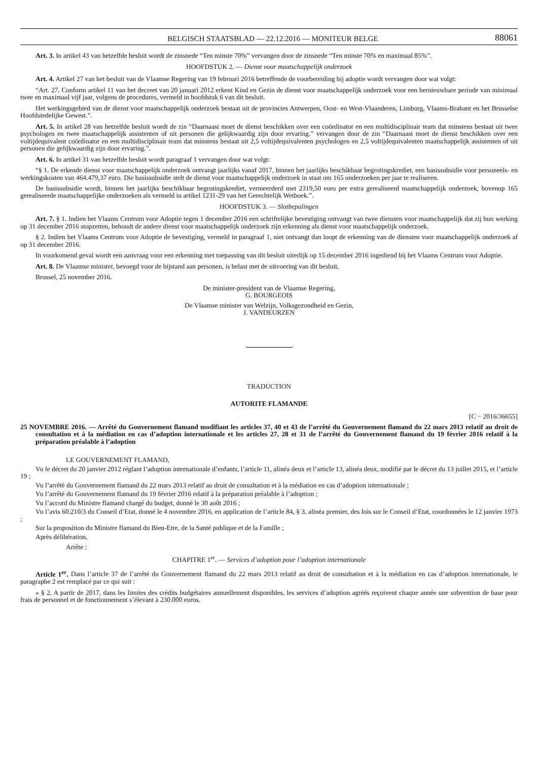BELGISCH STAATSBLAD — 22.12.2016 — MONITEUR BELGE 88061
Art. 3. In artikel 43 van hetzelfde besluit wordt de zinsnede “Ten minste 70%” vervangen door de zinsnede “Ten minste 70% en maximaal 85%”.
HOOFDSTUK 2. — Dienst voor maatschappelijk onderzoek
Art. 4. Artikel 27 van het besluit van de Vlaamse Regering van 19 februari 2016 betreffende de voorbereiding bij adoptie wordt vervangen door wat volgt:
“Art. 27. Conform artikel 11 van het decreet van 20 januari 2012 erkent Kind en Gezin de dienst voor maatschappelijk onderzoek voor een hernieuwbare periode van minimaal twee en maximaal vijf jaar, volgens de procedures, vermeld in hoofdstuk 6 van dit besluit.
Het werkingsgebied van de dienst voor maatschappelijk onderzoek bestaat uit de provincies Antwerpen, Oost- en West-Vlaanderen, Limburg, Vlaams-Brabant en het Brusselse Hoofdstedelijke Gewest.”.
Art. 5. In artikel 28 van hetzelfde besluit wordt de zin “Daarnaast moet de dienst beschikken over een coördinator en een multidisciplinair team dat minstens bestaat uit twee psychologen en twee maatschappelijk assistenten of uit personen die gelijkwaardig zijn door ervaring.” vervangen door de zin “Daarnaast moet de dienst beschikken over een voltijdequivalent coördinator en een multidisciplinair team dat minstens bestaat uit 2,5 voltijdequivalenten psychologen en 2,5 voltijdequivalenten maatschappelijk assistenten of uit personen die gelijkwaardig zijn door ervaring.”.
Art. 6. In artikel 31 van hetzelfde besluit wordt paragraaf 1 vervangen door wat volgt:
“§ 1. De erkende dienst voor maatschappelijk onderzoek ontvangt jaarlijks vanaf 2017, binnen het jaarlijks beschikbaar begrotingskrediet, een basissubsidie voor personeels- en werkingskosten van 464.479,37 euro. Die basissubsidie stelt de dienst voor maatschappelijk onderzoek in staat om 165 onderzoeken per jaar te realiseren.
De basissubsidie wordt, binnen het jaarlijks beschikbaar begrotingskrediet, vermeerderd met 2319,50 euro per extra gerealiseerd maatschappelijk onderzoek, bovenop 165 gerealiseerde maatschappelijke onderzoeken als vermeld in artikel 1231-29 van het Gerechtelijk Wetboek.”.
HOOFDSTUK 3. — Slotbepalingen
Art. 7. § 1. Indien het Vlaams Centrum voor Adoptie tegen 1 december 2016 een schriftelijke bevestiging ontvangt van twee diensten voor maatschappelijk dat zij hun werking op 31 december 2016 stopzetten, behoudt de andere dienst voor maatschappelijk onderzoek zijn erkenning als dienst voor maatschappelijk onderzoek.
§ 2. Indien het Vlaams Centrum voor Adoptie de bevestiging, vermeld in paragraaf 1, niet ontvangt dan loopt de erkenning van de diensten voor maatschappelijk onderzoek af op 31 december 2016.
In voorkomend geval wordt een aanvraag voor een erkenning met toepassing van dit besluit uiterlijk op 15 december 2016 ingediend bij het Vlaams Centrum voor Adoptie.
Art. 8. De Vlaamse minister, bevoegd voor de bijstand aan personen, is belast met de uitvoering van dit besluit.
Brussel, 25 november 2016.
De minister-president van de Vlaamse Regering,
G. BOURGEOIS
De Vlaamse minister van Welzijn, Volksgezondheid en Gezin,
J. VANDEURZEN
TRADUCTION
AUTORITE FLAMANDE
[C − 2016/36655]
25 NOVEMBRE 2016. — Arrêté du Gouvernement flamand modifiant les articles 37, 40 et 43 de l’arrêté du Gouvernement flamand du 22 mars 2013 relatif au droit de consultation et à la médiation en cas d’adoption internationale et les articles 27, 28 et 31 de l’arrêté du Gouvernement flamand du 19 février 2016 relatif à la préparation préalable à l’adoption
LE GOUVERNEMENT FLAMAND,
Vu le décret du 20 janvier 2012 réglant l’adoption internationale d’enfants, l’article 11, alinéa deux et l’article 13, alinéa deux, modifié par le décret du 13 juillet 2015, et l’article 19 ;
Vu l’arrêté du Gouvernement flamand du 22 mars 2013 relatif au droit de consultation et à la médiation en cas d’adoption internationale ;
Vu l’arrêté du Gouvernement flamand du 19 février 2016 relatif à la préparation préalable à l’adoption ;
Vu l’accord du Ministre flamand chargé du budget, donné le 30 août 2016 ;
Vu l’avis 60.210/3 du Conseil d’Etat, donné le 4 novembre 2016, en application de l’article 84, § 3, alinéa premier, des lois sur le Conseil d’Etat, coordonnées le 12 janvier 1973 ;
Sur la proposition du Ministre flamand du Bien-Etre, de la Santé publique et de la Famille ;
Après délibération,
Arrête :
CHAPITRE 1<sup>er</sup>. — Services d’adoption pour l’adoption internationale
Article 1<sup>er</sup>. Dans l’article 37 de l’arrêté du Gouvernement flamand du 22 mars 2013 relatif au droit de consultation et à la médiation en cas d’adoption internationale, le paragraphe 2 est remplacé par ce qui suit :
« § 2. A partir de 2017, dans les limites des crédits budgétaires annuellement disponibles, les services d’adoption agréés reçoivent chaque année une subvention de base pour frais de personnel et de fonctionnement s’élevant à 230.000 euros.